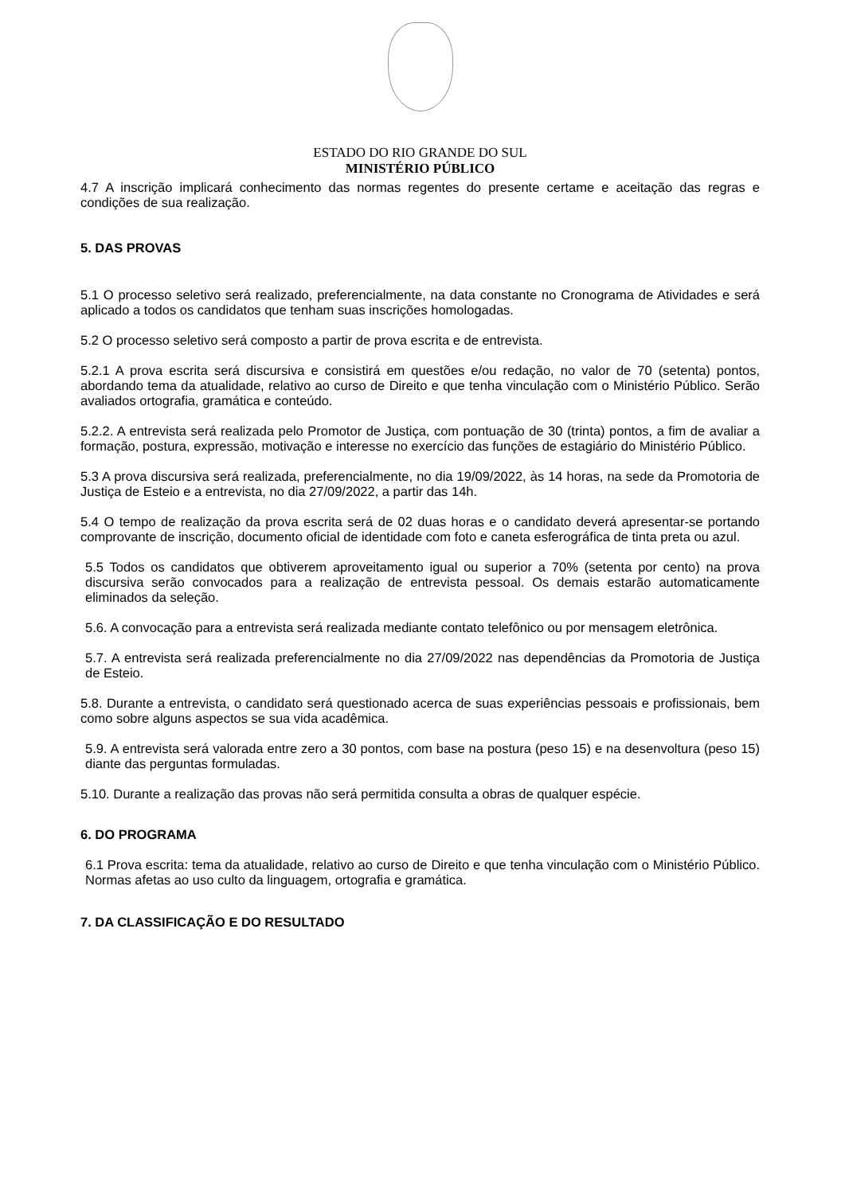ESTADO DO RIO GRANDE DO SUL
MINISTÉRIO PÚBLICO
4.7 A inscrição implicará conhecimento das normas regentes do presente certame e aceitação das regras e condições de sua realização.
5. DAS PROVAS
5.1 O processo seletivo será realizado, preferencialmente, na data constante no Cronograma de Atividades e será aplicado a todos os candidatos que tenham suas inscrições homologadas.
5.2 O processo seletivo será composto a partir de prova escrita e de entrevista.
5.2.1 A prova escrita será discursiva e consistirá em questões e/ou redação, no valor de 70 (setenta) pontos, abordando tema da atualidade, relativo ao curso de Direito e que tenha vinculação com o Ministério Público. Serão avaliados ortografia, gramática e conteúdo.
5.2.2. A entrevista será realizada pelo Promotor de Justiça, com pontuação de 30 (trinta) pontos, a fim de avaliar a formação, postura, expressão, motivação e interesse no exercício das funções de estagiário do Ministério Público.
5.3 A prova discursiva será realizada, preferencialmente, no dia 19/09/2022, às 14 horas, na sede da Promotoria de Justiça de Esteio e a entrevista, no dia 27/09/2022, a partir das 14h.
5.4 O tempo de realização da prova escrita será de 02 duas horas e o candidato deverá apresentar-se portando comprovante de inscrição, documento oficial de identidade com foto e caneta esferográfica de tinta preta ou azul.
5.5 Todos os candidatos que obtiverem aproveitamento igual ou superior a 70% (setenta por cento) na prova discursiva serão convocados para a realização de entrevista pessoal. Os demais estarão automaticamente eliminados da seleção.
5.6. A convocação para a entrevista será realizada mediante contato telefônico ou por mensagem eletrônica.
5.7. A entrevista será realizada preferencialmente no dia 27/09/2022 nas dependências da Promotoria de Justiça de Esteio.
5.8. Durante a entrevista, o candidato será questionado acerca de suas experiências pessoais e profissionais, bem como sobre alguns aspectos se sua vida acadêmica.
5.9. A entrevista será valorada entre zero a 30 pontos, com base na postura (peso 15) e na desenvoltura (peso 15) diante das perguntas formuladas.
5.10. Durante a realização das provas não será permitida consulta a obras de qualquer espécie.
6. DO PROGRAMA
6.1 Prova escrita: tema da atualidade, relativo ao curso de Direito e que tenha vinculação com o Ministério Público. Normas afetas ao uso culto da linguagem, ortografia e gramática.
7. DA CLASSIFICAÇÃO E DO RESULTADO